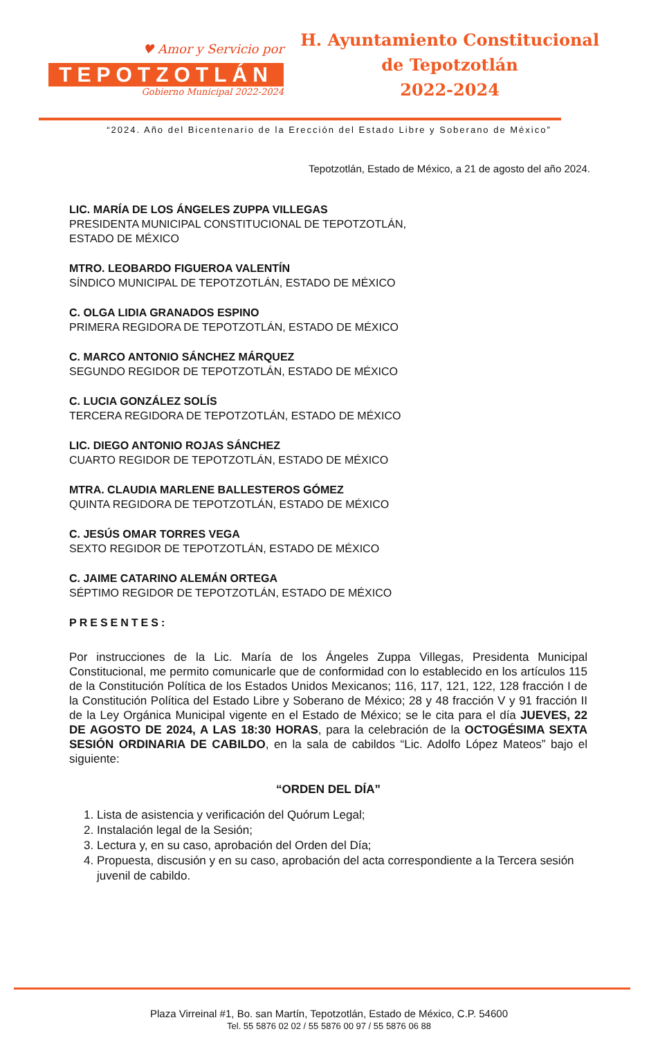♥ Amor y Servicio por
TEPOTZOTLÁN
Gobierno Municipal 2022-2024
H. Ayuntamiento Constitucional
de Tepotzotlán
2022-2024
“2024. Año del Bicentenario de la Erección del Estado Libre y Soberano de México”
Tepotzotlán, Estado de México, a 21 de agosto del año 2024.
LIC. MARÍA DE LOS ÁNGELES ZUPPA VILLEGAS
PRESIDENTA MUNICIPAL CONSTITUCIONAL DE TEPOTZOTLÁN,
ESTADO DE MÉXICO
MTRO. LEOBARDO FIGUEROA VALENTÍN
SÍNDICO MUNICIPAL DE TEPOTZOTLÁN, ESTADO DE MÉXICO
C. OLGA LIDIA GRANADOS ESPINO
PRIMERA REGIDORA DE TEPOTZOTLÁN, ESTADO DE MÉXICO
C. MARCO ANTONIO SÁNCHEZ MÁRQUEZ
SEGUNDO REGIDOR DE TEPOTZOTLÁN, ESTADO DE MÉXICO
C. LUCIA GONZÁLEZ SOLÍS
TERCERA REGIDORA DE TEPOTZOTLÁN, ESTADO DE MÉXICO
LIC. DIEGO ANTONIO ROJAS SÁNCHEZ
CUARTO REGIDOR DE TEPOTZOTLÁN, ESTADO DE MÉXICO
MTRA. CLAUDIA MARLENE BALLESTEROS GÓMEZ
QUINTA REGIDORA DE TEPOTZOTLÁN, ESTADO DE MÉXICO
C. JESÚS OMAR TORRES VEGA
SEXTO REGIDOR DE TEPOTZOTLÁN, ESTADO DE MÉXICO
C. JAIME CATARINO ALEMÁN ORTEGA
SÉPTIMO REGIDOR DE TEPOTZOTLÁN, ESTADO DE MÉXICO
PRESENTES:
Por instrucciones de la Lic. María de los Ángeles Zuppa Villegas, Presidenta Municipal Constitucional, me permito comunicarle que de conformidad con lo establecido en los artículos 115 de la Constitución Política de los Estados Unidos Mexicanos; 116, 117, 121, 122, 128 fracción I de la Constitución Política del Estado Libre y Soberano de México; 28 y 48 fracción V y 91 fracción II de la Ley Orgánica Municipal vigente en el Estado de México; se le cita para el día JUEVES, 22 DE AGOSTO DE 2024, A LAS 18:30 HORAS, para la celebración de la OCTOGÉSIMA SEXTA SESIÓN ORDINARIA DE CABILDO, en la sala de cabildos “Lic. Adolfo López Mateos” bajo el siguiente:
“ORDEN DEL DÍA”
1. Lista de asistencia y verificación del Quórum Legal;
2. Instalación legal de la Sesión;
3. Lectura y, en su caso, aprobación del Orden del Día;
4. Propuesta, discusión y en su caso, aprobación del acta correspondiente a la Tercera sesión juvenil de cabildo.
Plaza Virreinal #1, Bo. san Martín, Tepotzotlán, Estado de México, C.P. 54600
Tel. 55 5876 02 02 / 55 5876 00 97 / 55 5876 06 88